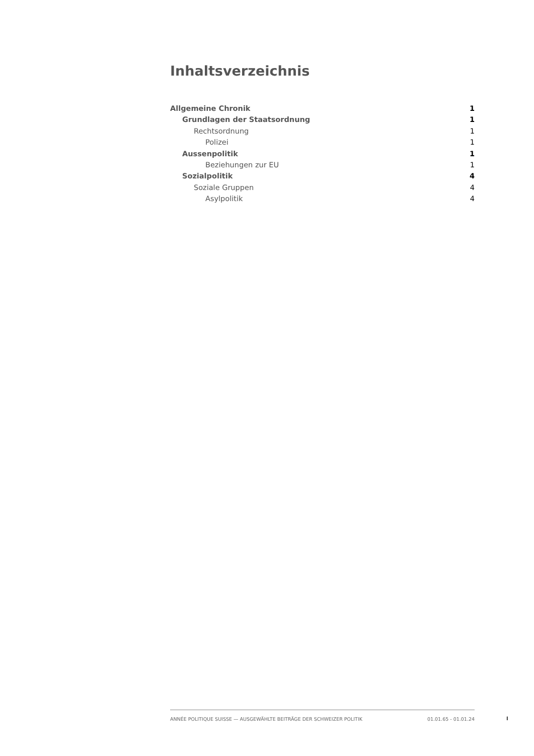Inhaltsverzeichnis
Allgemeine Chronik 1
Grundlagen der Staatsordnung 1
Rechtsordnung 1
Polizei 1
Aussenpolitik 1
Beziehungen zur EU 1
Sozialpolitik 4
Soziale Gruppen 4
Asylpolitik 4
ANNÉE POLITIQUE SUISSE — AUSGEWÄHLTE BEITRÄGE DER SCHWEIZER POLITIK 01.01.65 - 01.01.24
I